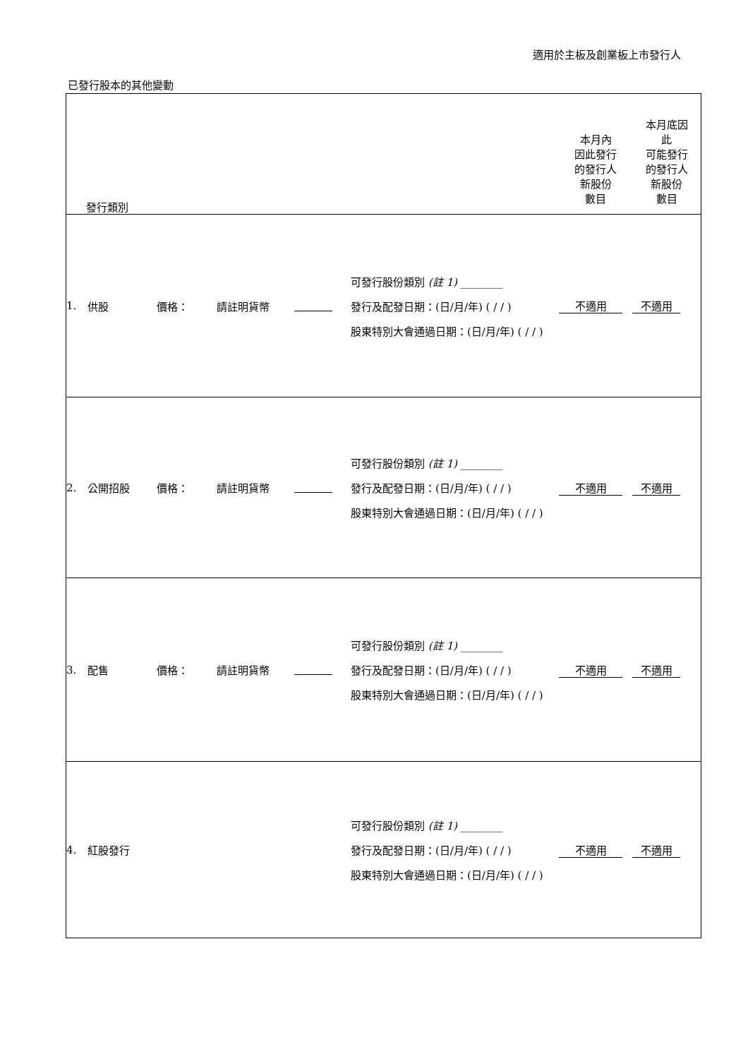適用於主板及創業板上市發行人
已發行股本的其他變動
| 發行類別 | | | | | | 本月內 因此發行 的發行人 新股份 數目 | 本月底因 此 可能發行 的發行人 新股份 數目 |
| 1. | 供股 | 價格： | 請註明貨幣 | | 可發行股份類別 (註 1) ________ 發行及配發日期：(日/月/年) ( / / ) 股東特別大會通過日期：(日/月/年) ( / / ) | 不適用 | 不適用 |
| 2. | 公開招股 | 價格： | 請註明貨幣 | | 可發行股份類別 (註 1) ________ 發行及配發日期：(日/月/年) ( / / ) 股東特別大會通過日期：(日/月/年) ( / / ) | 不適用 | 不適用 |
| 3. | 配售 | 價格： | 請註明貨幣 | | 可發行股份類別 (註 1) ________ 發行及配發日期：(日/月/年) ( / / ) 股東特別大會通過日期：(日/月/年) ( / / ) | 不適用 | 不適用 |
| 4. | 紅股發行 | | | | 可發行股份類別 (註 1) ________ 發行及配發日期：(日/月/年) ( / / ) 股東特別大會通過日期：(日/月/年) ( / / ) | 不適用 | 不適用 |